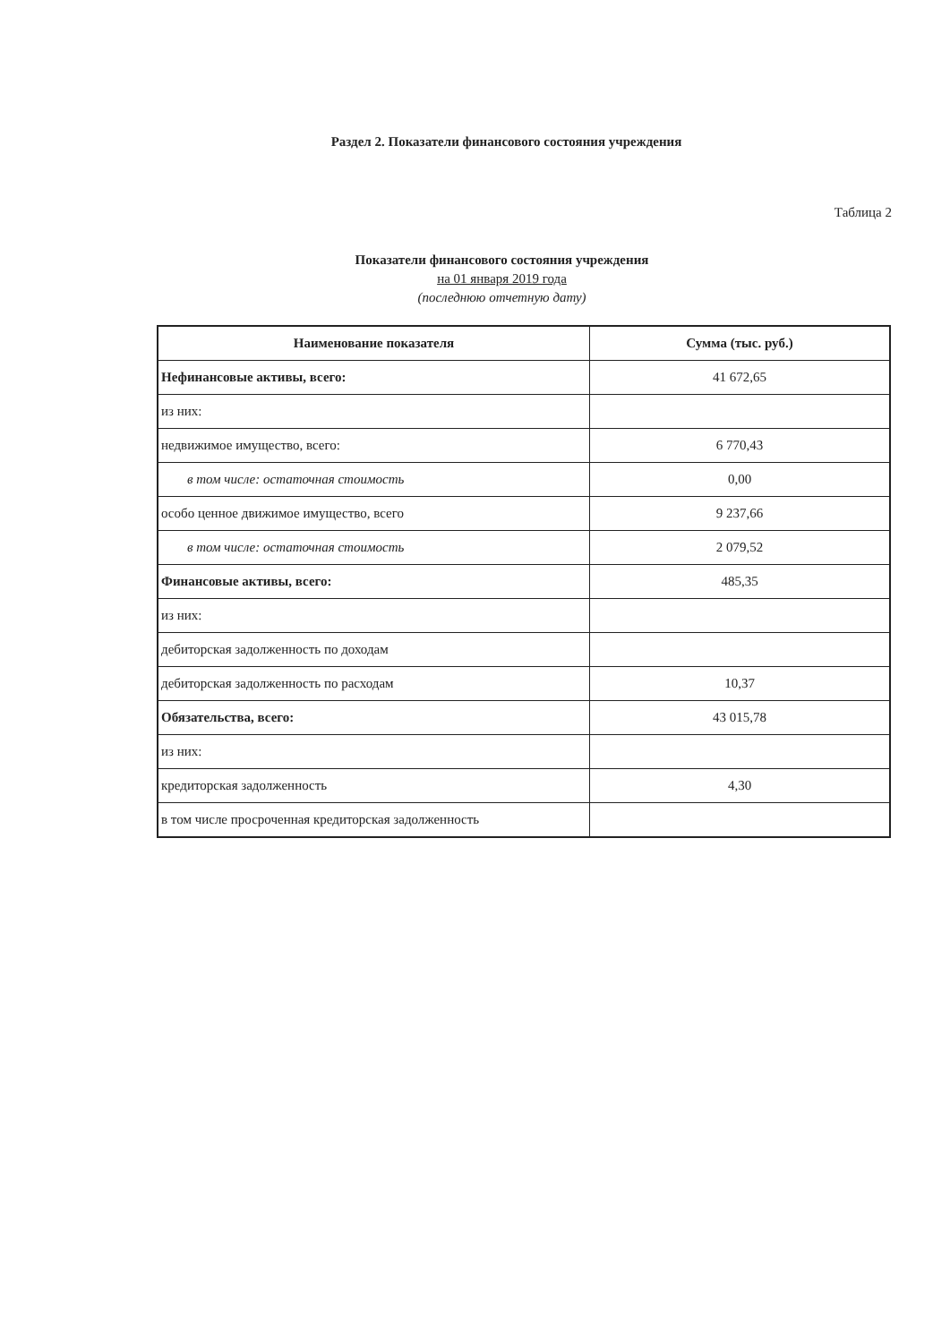Раздел 2. Показатели финансового состояния учреждения
Таблица 2
Показатели финансового состояния учреждения
на 01 января 2019 года
(последнюю отчетную дату)
| Наименование показателя | Сумма (тыс. руб.) |
| --- | --- |
| Нефинансовые активы, всего: | 41 672,65 |
| из них: | |
| недвижимое имущество, всего: | 6 770,43 |
| в том числе: остаточная стоимость | 0,00 |
| особо ценное движимое имущество, всего | 9 237,66 |
| в том числе: остаточная стоимость | 2 079,52 |
| Финансовые активы, всего: | 485,35 |
| из них: | |
| дебиторская задолженность по доходам | |
| дебиторская задолженность по расходам | 10,37 |
| Обязательства, всего: | 43 015,78 |
| из них: | |
| кредиторская задолженность | 4,30 |
| в том числе просроченная кредиторская задолженность | |